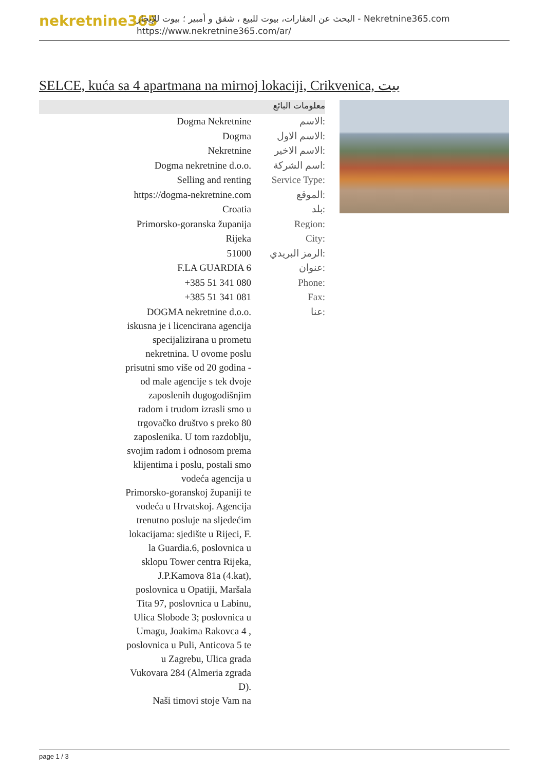nekretnine365
البحث عن العقارات، بيوت للبيع ، شقق و أمبير ؛ بيوت للإيجار - Nekretnine365.com
https://www.nekretnine365.com/ar/
SELCE, kuća sa 4 apartmana na mirnoj lokaciji, Crikvenica, بيت
معلومات البائع
| Dogma Nekretnine | الاسم: |
| Dogma | الاسم الاول: |
| Nekretnine | الاسم الاخير: |
| Dogma nekretnine d.o.o. | اسم الشركة: |
| Selling and renting | Service Type: |
| https://dogma-nekretnine.com | الموقع: |
| Croatia | بلد: |
| Primorsko-goranska županija | Region: |
| Rijeka | City: |
| 51000 | الرمز البريدي: |
| F.LA GUARDIA 6 | عنوان: |
| +385 51 341 080 | Phone: |
| +385 51 341 081 | Fax: |
| DOGMA nekretnine d.o.o. iskusna je i licencirana agencija specijalizirana u prometu nekretnina. U ovome poslu prisutni smo više od 20 godina - od male agencije s tek dvoje zaposlenih dugogodišnjim radom i trudom izrasli smo u trgovačko društvo s preko 80 zaposlenika. U tom razdoblju, svojim radom i odnosom prema klijentima i poslu, postali smo vodeća agencija u Primorsko-goranskoj županiji te vodeća u Hrvatskoj. Agencija trenutno posluje na sljedećim lokacijama: sjedište u Rijeci, F. la Guardia.6, poslovnica u sklopu Tower centra Rijeka, J.P.Kamova 81a (4.kat), poslovnica u Opatiji, Maršala Tita 97, poslovnica u Labinu, Ulica Slobode 3; poslovnica u Umagu, Joakima Rakovca 4 , poslovnica u Puli, Anticova 5 te u Zagrebu, Ulica grada Vukovara 284 (Almeria zgrada D). Naši timovi stoje Vam na | عنا: |
page 1 / 3